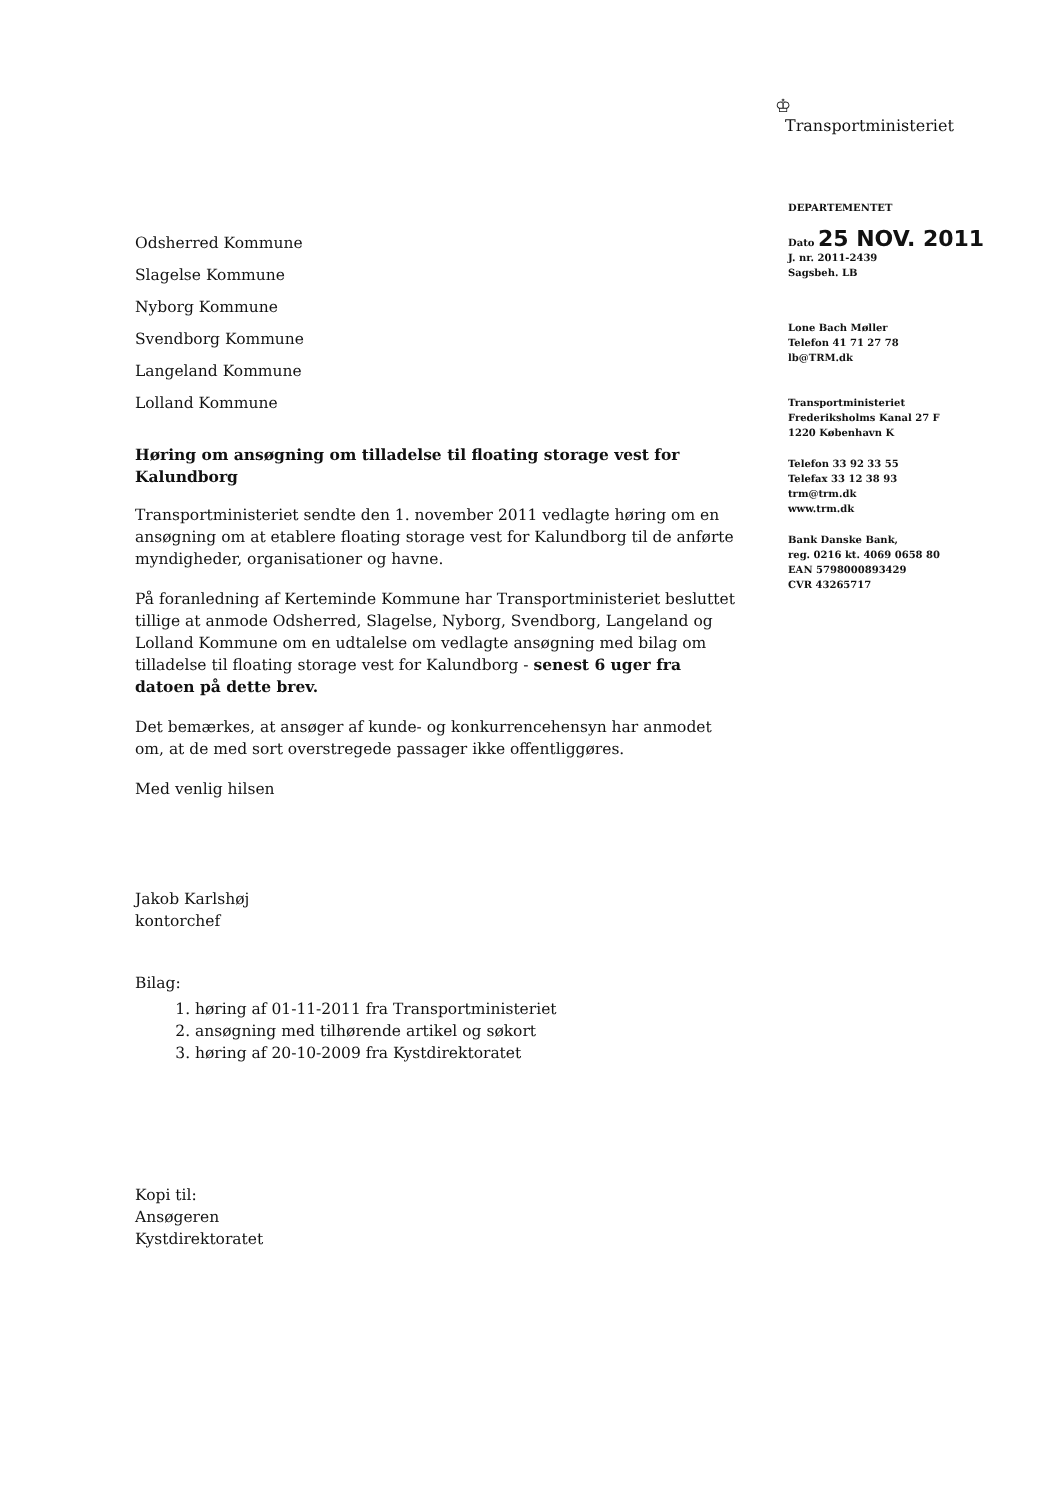♔
Transportministeriet
DEPARTEMENTET
Dato 25 NOV. 2011
J. nr. 2011-2439
Sagsbeh. LB
Lone Bach Møller
Telefon 41 71 27 78
lb@TRM.dk
Transportministeriet
Frederiksholms Kanal 27 F
1220 København K
Telefon 33 92 33 55
Telefax 33 12 38 93
trm@trm.dk
www.trm.dk
Bank Danske Bank,
reg. 0216 kt. 4069 0658 80
EAN 5798000893429
CVR 43265717
Odsherred Kommune
Slagelse Kommune
Nyborg Kommune
Svendborg Kommune
Langeland Kommune
Lolland Kommune
Høring om ansøgning om tilladelse til floating storage vest for Kalundborg
Transportministeriet sendte den 1. november 2011 vedlagte høring om en ansøgning om at etablere floating storage vest for Kalundborg til de anførte myndigheder, organisationer og havne.
På foranledning af Kerteminde Kommune har Transportministeriet besluttet tillige at anmode Odsherred, Slagelse, Nyborg, Svendborg, Langeland og Lolland Kommune om en udtalelse om vedlagte ansøgning med bilag om tilladelse til floating storage vest for Kalundborg - senest 6 uger fra datoen på dette brev.
Det bemærkes, at ansøger af kunde- og konkurrencehensyn har anmodet om, at de med sort overstregede passager ikke offentliggøres.
Med venlig hilsen
Jakob Karlshøj
kontorchef
Bilag:
1. høring af 01-11-2011 fra Transportministeriet
2. ansøgning med tilhørende artikel og søkort
3. høring af 20-10-2009 fra Kystdirektoratet
Kopi til:
Ansøgeren
Kystdirektoratet